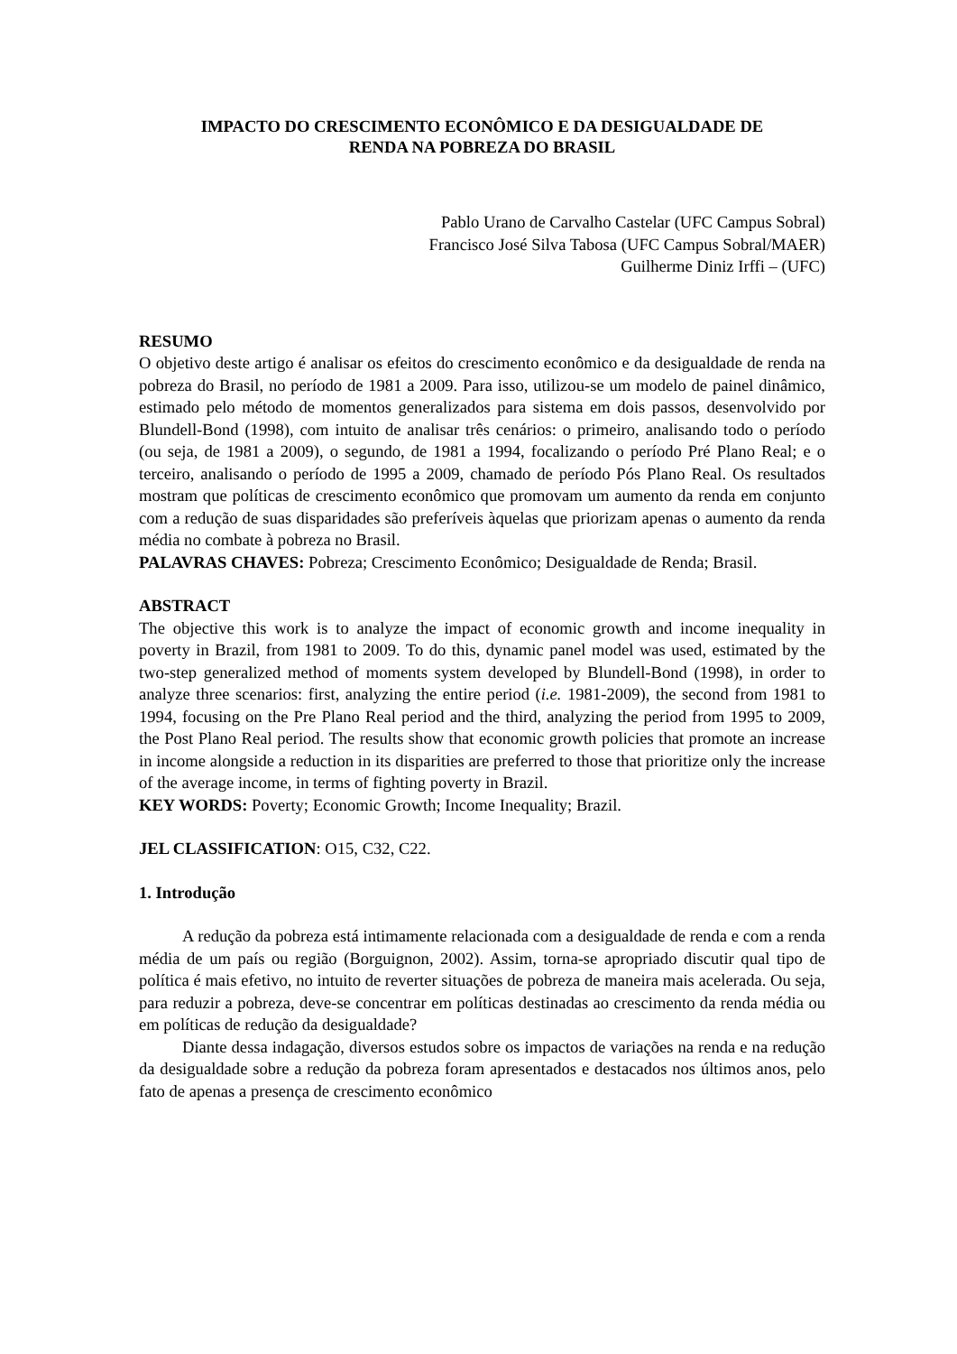IMPACTO DO CRESCIMENTO ECONÔMICO E DA DESIGUALDADE DE
RENDA NA POBREZA DO BRASIL
Pablo Urano de Carvalho Castelar (UFC Campus Sobral)
Francisco José Silva Tabosa (UFC Campus Sobral/MAER)
Guilherme Diniz Irffi – (UFC)
RESUMO
O objetivo deste artigo é analisar os efeitos do crescimento econômico e da desigualdade de renda na pobreza do Brasil, no período de 1981 a 2009. Para isso, utilizou-se um modelo de painel dinâmico, estimado pelo método de momentos generalizados para sistema em dois passos, desenvolvido por Blundell-Bond (1998), com intuito de analisar três cenários: o primeiro, analisando todo o período (ou seja, de 1981 a 2009), o segundo, de 1981 a 1994, focalizando o período Pré Plano Real; e o terceiro, analisando o período de 1995 a 2009, chamado de período Pós Plano Real. Os resultados mostram que políticas de crescimento econômico que promovam um aumento da renda em conjunto com a redução de suas disparidades são preferíveis àquelas que priorizam apenas o aumento da renda média no combate à pobreza no Brasil.
PALAVRAS CHAVES: Pobreza; Crescimento Econômico; Desigualdade de Renda; Brasil.
ABSTRACT
The objective this work is to analyze the impact of economic growth and income inequality in poverty in Brazil, from 1981 to 2009. To do this, dynamic panel model was used, estimated by the two-step generalized method of moments system developed by Blundell-Bond (1998), in order to analyze three scenarios: first, analyzing the entire period (i.e. 1981-2009), the second from 1981 to 1994, focusing on the Pre Plano Real period and the third, analyzing the period from 1995 to 2009, the Post Plano Real period. The results show that economic growth policies that promote an increase in income alongside a reduction in its disparities are preferred to those that prioritize only the increase of the average income, in terms of fighting poverty in Brazil.
KEY WORDS: Poverty; Economic Growth; Income Inequality; Brazil.
JEL CLASSIFICATION: O15, C32, C22.
1. Introdução
A redução da pobreza está intimamente relacionada com a desigualdade de renda e com a renda média de um país ou região (Borguignon, 2002). Assim, torna-se apropriado discutir qual tipo de política é mais efetivo, no intuito de reverter situações de pobreza de maneira mais acelerada. Ou seja, para reduzir a pobreza, deve-se concentrar em políticas destinadas ao crescimento da renda média ou em políticas de redução da desigualdade?
Diante dessa indagação, diversos estudos sobre os impactos de variações na renda e na redução da desigualdade sobre a redução da pobreza foram apresentados e destacados nos últimos anos, pelo fato de apenas a presença de crescimento econômico